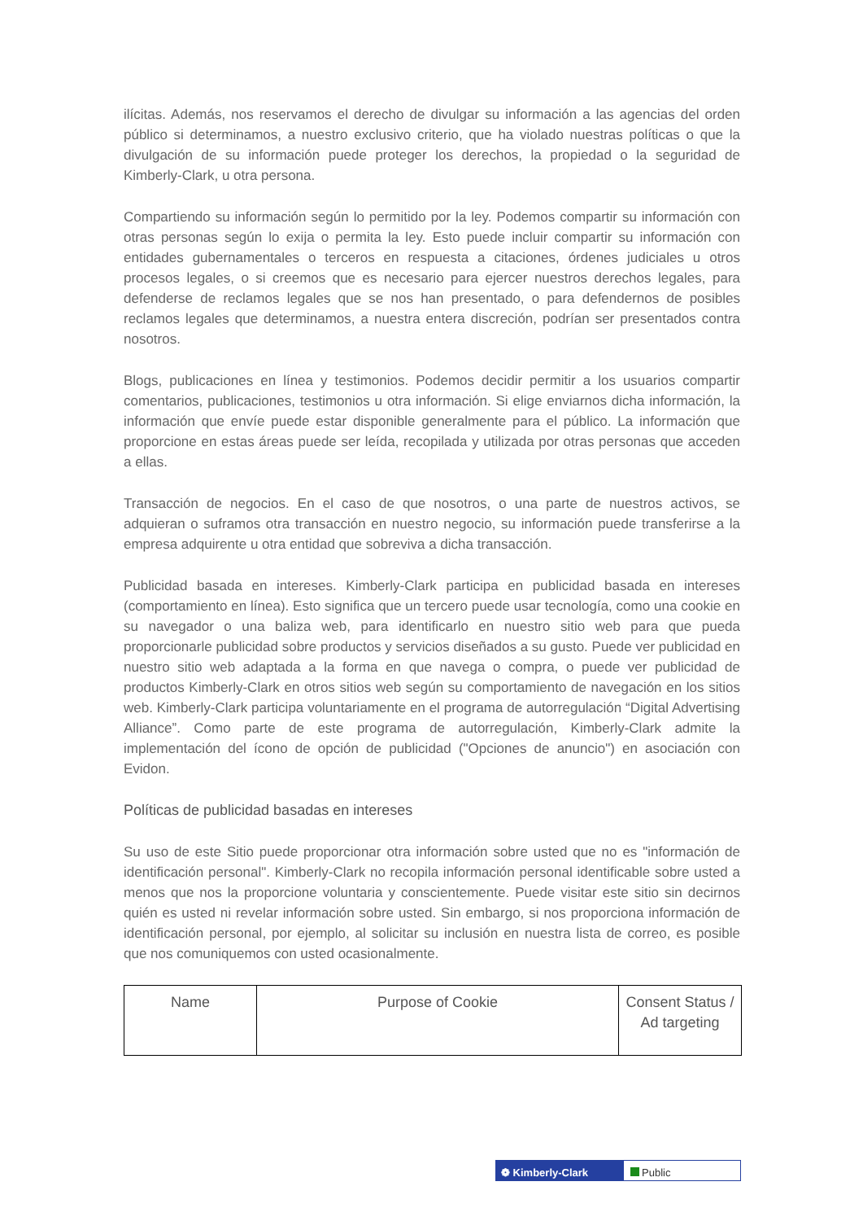ilícitas. Además, nos reservamos el derecho de divulgar su información a las agencias del orden público si determinamos, a nuestro exclusivo criterio, que ha violado nuestras políticas o que la divulgación de su información puede proteger los derechos, la propiedad o la seguridad de Kimberly-Clark, u otra persona.
Compartiendo su información según lo permitido por la ley. Podemos compartir su información con otras personas según lo exija o permita la ley. Esto puede incluir compartir su información con entidades gubernamentales o terceros en respuesta a citaciones, órdenes judiciales u otros procesos legales, o si creemos que es necesario para ejercer nuestros derechos legales, para defenderse de reclamos legales que se nos han presentado, o para defendernos de posibles reclamos legales que determinamos, a nuestra entera discreción, podrían ser presentados contra nosotros.
Blogs, publicaciones en línea y testimonios. Podemos decidir permitir a los usuarios compartir comentarios, publicaciones, testimonios u otra información. Si elige enviarnos dicha información, la información que envíe puede estar disponible generalmente para el público. La información que proporcione en estas áreas puede ser leída, recopilada y utilizada por otras personas que acceden a ellas.
Transacción de negocios. En el caso de que nosotros, o una parte de nuestros activos, se adquieran o suframos otra transacción en nuestro negocio, su información puede transferirse a la empresa adquirente u otra entidad que sobreviva a dicha transacción.
Publicidad basada en intereses. Kimberly-Clark participa en publicidad basada en intereses (comportamiento en línea). Esto significa que un tercero puede usar tecnología, como una cookie en su navegador o una baliza web, para identificarlo en nuestro sitio web para que pueda proporcionarle publicidad sobre productos y servicios diseñados a su gusto. Puede ver publicidad en nuestro sitio web adaptada a la forma en que navega o compra, o puede ver publicidad de productos Kimberly-Clark en otros sitios web según su comportamiento de navegación en los sitios web. Kimberly-Clark participa voluntariamente en el programa de autorregulación “Digital Advertising Alliance”. Como parte de este programa de autorregulación, Kimberly-Clark admite la implementación del ícono de opción de publicidad ("Opciones de anuncio") en asociación con Evidon.
Políticas de publicidad basadas en intereses
Su uso de este Sitio puede proporcionar otra información sobre usted que no es "información de identificación personal". Kimberly-Clark no recopila información personal identificable sobre usted a menos que nos la proporcione voluntaria y conscientemente. Puede visitar este sitio sin decirnos quién es usted ni revelar información sobre usted. Sin embargo, si nos proporciona información de identificación personal, por ejemplo, al solicitar su inclusión en nuestra lista de correo, es posible que nos comuniquemos con usted ocasionalmente.
| Name | Purpose of Cookie | Consent Status / Ad targeting |
| --- | --- | --- |
❁ Kimberly-Clark Public